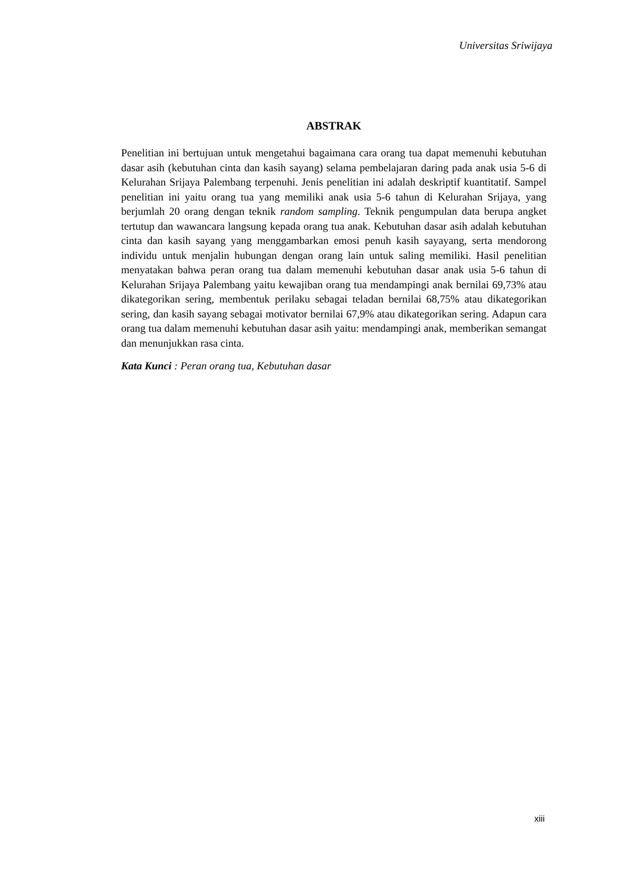Universitas Sriwijaya
ABSTRAK
Penelitian ini bertujuan untuk mengetahui bagaimana cara orang tua dapat memenuhi kebutuhan dasar asih (kebutuhan cinta dan kasih sayang) selama pembelajaran daring pada anak usia 5-6 di Kelurahan Srijaya Palembang terpenuhi. Jenis penelitian ini adalah deskriptif kuantitatif. Sampel penelitian ini yaitu orang tua yang memiliki anak usia 5-6 tahun di Kelurahan Srijaya, yang berjumlah 20 orang dengan teknik random sampling. Teknik pengumpulan data berupa angket tertutup dan wawancara langsung kepada orang tua anak. Kebutuhan dasar asih adalah kebutuhan cinta dan kasih sayang yang menggambarkan emosi penuh kasih sayayang, serta mendorong individu untuk menjalin hubungan dengan orang lain untuk saling memiliki. Hasil penelitian menyatakan bahwa peran orang tua dalam memenuhi kebutuhan dasar anak usia 5-6 tahun di Kelurahan Srijaya Palembang yaitu kewajiban orang tua mendampingi anak bernilai 69,73% atau dikategorikan sering, membentuk perilaku sebagai teladan bernilai 68,75% atau dikategorikan sering, dan kasih sayang sebagai motivator bernilai 67,9% atau dikategorikan sering. Adapun cara orang tua dalam memenuhi kebutuhan dasar asih yaitu: mendampingi anak, memberikan semangat dan menunjukkan rasa cinta.
Kata Kunci : Peran orang tua, Kebutuhan dasar
xiii